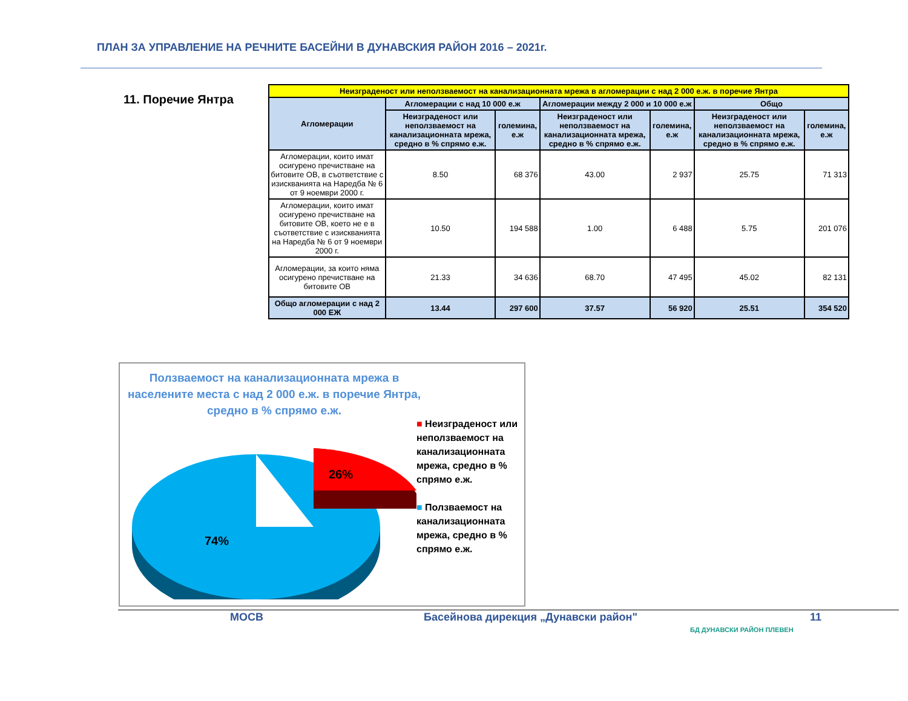ПЛАН ЗА УПРАВЛЕНИЕ НА РЕЧНИТЕ БАСЕЙНИ В ДУНАВСКИЯ РАЙОН 2016 – 2021г.
11. Поречие Янтра
| Неизграденост или неползваемост на канализационната мрежа в агломерации с над 2 000 е.ж. в поречие Янтра | | | | | | |
| --- | --- | --- | --- | --- | --- | --- |
| Агломерации | Агломерации с над 10 000 е.ж | | Агломерации между 2 000 и 10 000 е.ж | | Общо | |
| | Неизграденост или неползваемост на канализационната мрежа, средно в % спрямо е.ж. | големина, е.ж | Неизграденост или неползваемост на канализационната мрежа, средно в % спрямо е.ж. | големина, е.ж | Неизграденост или неползваемост на канализационната мрежа, средно в % спрямо е.ж. | големина, е.ж |
| Агломерации, които имат осигурено пречистване на битовите ОВ, в съответствие с изискванията на Наредба № 6 от 9 ноември 2000 г. | 8.50 | 68 376 | 43.00 | 2 937 | 25.75 | 71 313 |
| Агломерации, които имат осигурено пречистване на битовите ОВ, което не е в съответствие с изискванията на Наредба № 6 от 9 ноември 2000 г. | 10.50 | 194 588 | 1.00 | 6 488 | 5.75 | 201 076 |
| Агломерации, за които няма осигурено пречистване на битовите ОВ | 21.33 | 34 636 | 68.70 | 47 495 | 45.02 | 82 131 |
| Общо агломерации с над 2 000 ЕЖ | 13.44 | 297 600 | 37.57 | 56 920 | 25.51 | 354 520 |
Ползваемост на канализационната мрежа в населените места с над 2 000 е.ж. в поречие Янтра, средно в % спрямо е.ж.
26%
74%
■ Неизграденост или неползваемост на канализационната мрежа, средно в % спрямо е.ж.
■ Ползваемост на канализационната мрежа, средно в % спрямо е.ж.
МОСВ
Басейнова дирекция „Дунавски район"
БД ДУНАВСКИ РАЙОН ПЛЕВЕН
11